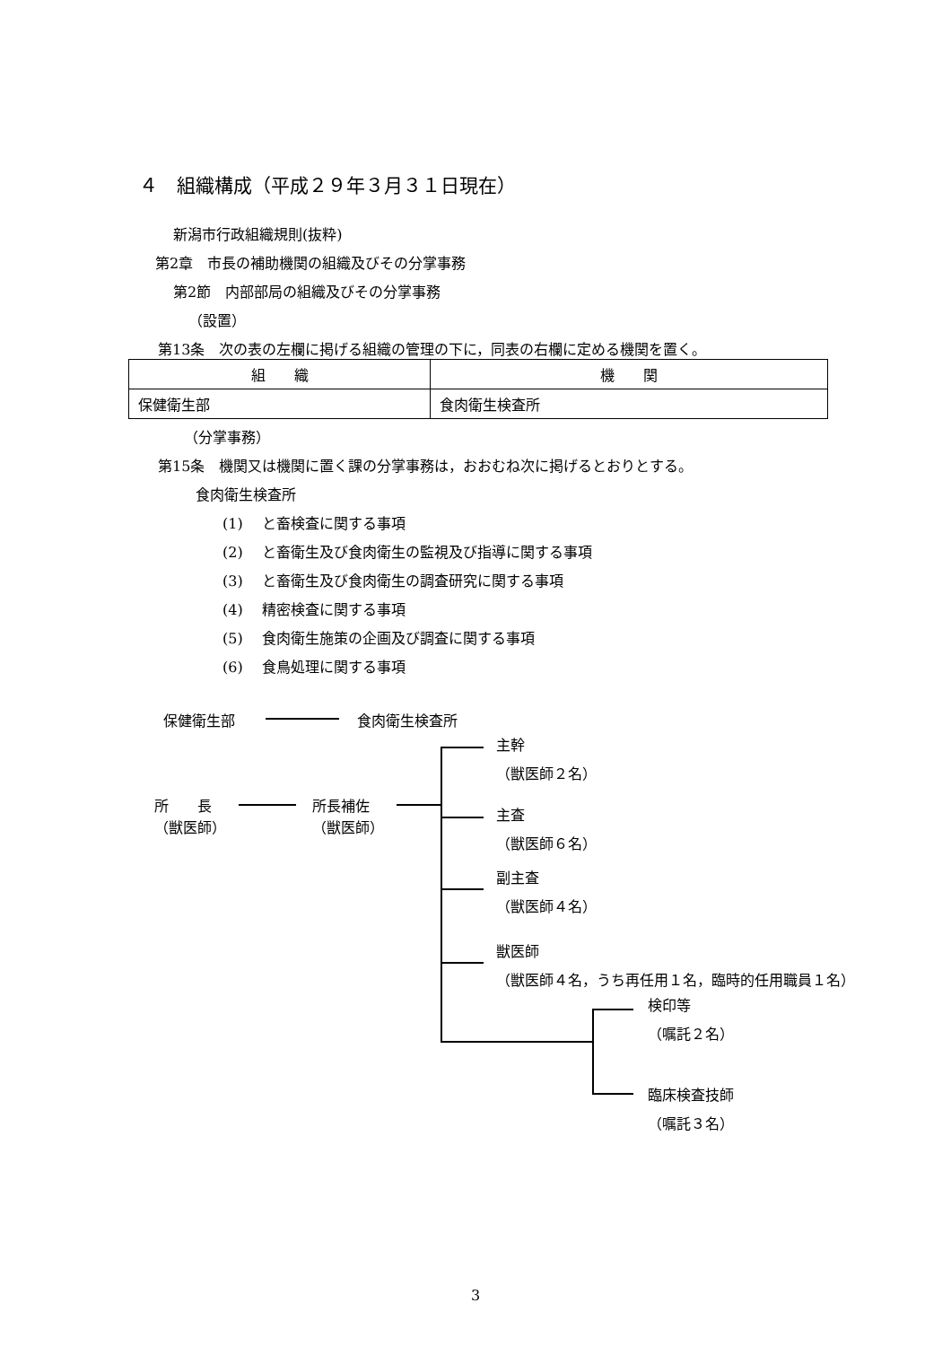４　組織構成（平成２９年３月３１日現在）
新潟市行政組織規則(抜粋)
第2章　市長の補助機関の組織及びその分掌事務
第2節　内部部局の組織及びその分掌事務
（設置）
第13条　次の表の左欄に掲げる組織の管理の下に，同表の右欄に定める機関を置く。
| 組 織 | 機 関 |
| --- | --- |
| 保健衛生部 | 食肉衛生検査所 |
（分掌事務）
第15条　機関又は機関に置く課の分掌事務は，おおむね次に掲げるとおりとする。
食肉衛生検査所
(1)　 と畜検査に関する事項
(2)　 と畜衛生及び食肉衛生の監視及び指導に関する事項
(3)　 と畜衛生及び食肉衛生の調査研究に関する事項
(4)　 精密検査に関する事項
(5)　 食肉衛生施策の企画及び調査に関する事項
(6)　 食鳥処理に関する事項
保健衛生部 食肉衛生検査所
所　　長
（獣医師）
所長補佐
（獣医師）
主幹
（獣医師２名）
主査
（獣医師６名）
副主査
（獣医師４名）
獣医師
（獣医師４名，うち再任用１名，臨時的任用職員１名）
検印等
（嘱託２名）
臨床検査技師
（嘱託３名）
3